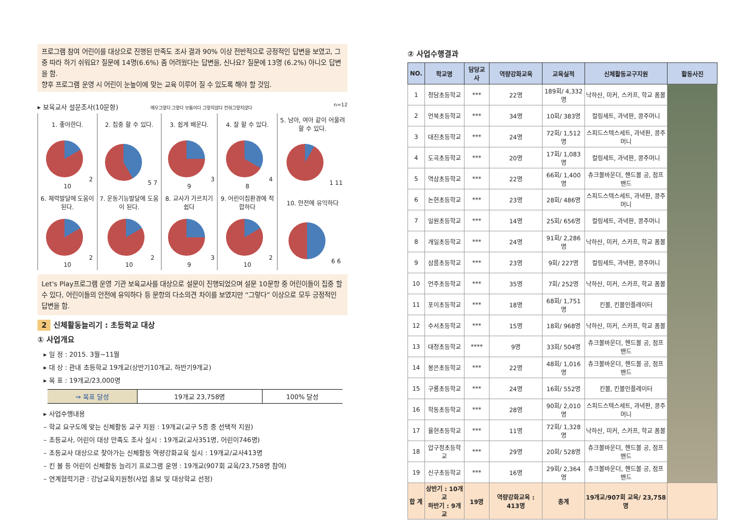프로그램 참여 어린이를 대상으로 진행된 만족도 조사 결과 90% 이상 전반적으로 긍정적인 답변을 보였고, 그 중 따라 하기 쉬워요? 질문에 14명(6.6%) 좀 어려웠다는 답변을, 신나요? 질문에 13명 (6.2%) 아니오 답변을 함.
향후 프로그램 운영 시 어린이 눈높이에 맞는 교육 이루어 질 수 있도록 해야 할 것임.
▸ 보육교사 설문조사(10문항) 매우그렇다 그렇다 보통이다 그렇지않다 전혀그렇지않다 n=12
| 1. 좋아한다. | 2. 집중 할 수 있다. | 3. 쉽게 배운다. | 4. 잘 할 수 있다. | 5. 남아, 여아 같이 어울려 할 수 있다. |
| 2 10 | 5 7 | 3 9 | 4 8 | 1 11 |
| 6. 체력발달에 도움이 된다. | 7. 운동기능발달에 도움이 된다. | 8. 교사가 가르치기 쉽다 | 9. 어린이집환경에 적합하다 | 10. 안전에 유익하다 |
| 2 10 | 2 10 | 3 9 | 2 10 | 6 6 |
Let's Play프로그램 운영 기관 보육교사를 대상으로 설문이 진행되었으며 설문 10문항 중 어린이들이 집중 할 수 있다, 어린이들의 안전에 유익하다 등 문항의 다소의견 차이를 보였지만 “그렇다” 이상으로 모두 긍정적인 답변을 함.
2 신체활동늘리기 : 초등학교 대상
① 사업개요
▸ 일 정 : 2015. 3월~11월
▸ 대 상 : 관내 초등학교 19개교(상반기10개교, 하반기9개교)
▸ 목 표 : 19개교/23,000명
| ⇒ 목표 달성 | 19개교 23,758명 | 100% 달성 |
▸ 사업수행내용
– 학교 요구도에 맞는 신체활동 교구 지원 : 19개교(교구 5종 중 선택적 지원)
– 초등교사, 어린이 대상 만족도 조사 실시 : 19개교(교사351명, 어린이746명)
– 초등교사 대상으로 찾아가는 신체활동 역량강화교육 실시 : 19개교/교사413명
– 킨 볼 등 어린이 신체활동 늘리기 프로그램 운영 : 19개교(907회 교육/23,758명 참여)
– 연계협력기관 : 강남교육지원청(사업 홍보 및 대상학교 선정)
② 사업수행결과
| NO. | 학교명 | 담당교사 | 역량강화교육 | 교육실적 | 신체활동교구지원 | 활동사진 |
| --- | --- | --- | --- | --- | --- | --- |
| 1 | 청담초등학교 | *** | 22명 | 189회/ 4,332명 | 낙하산, 미커, 스카프, 학교 폼볼 | |
| 2 | 언북초등학교 | *** | 34명 | 10회/ 383명 | 컬링세트, 과녁판, 콩주머니 | |
| 3 | 대진초등학교 | *** | 24명 | 72회/ 1,512명 | 스피드스텍스세트, 과녁판, 콩주머니 | |
| 4 | 도곡초등학교 | *** | 20명 | 17회/ 1,083명 | 컬링세트, 과녁판, 콩주머니 | |
| 5 | 역삼초등학교 | *** | 22명 | 66회/ 1,400명 | 츄크볼바운더, 핸드볼 공, 점프밴드 | |
| 6 | 논현초등학교 | *** | 23명 | 28회/ 486명 | 스피드스텍스세트, 과녁판, 콩주머니 | |
| 7 | 일원초등학교 | *** | 14명 | 25회/ 656명 | 컬링세트, 과녁판, 콩주머니 | |
| 8 | 개일초등학교 | *** | 24명 | 91회/ 2,286명 | 낙하산, 미커, 스카프, 학교 폼볼 | |
| 9 | 삼릉초등학교 | *** | 23명 | 9회/ 227명 | 컬링세트, 과녁판, 콩주머니 | |
| 10 | 언주초등학교 | *** | 35명 | 7회/ 252명 | 낙하산, 미커, 스카프, 학교 폼볼 | |
| 11 | 포이초등학교 | *** | 18명 | 68회/ 1,751명 | 킨볼, 킨볼인플레이터 | |
| 12 | 수서초등학교 | *** | 15명 | 18회/ 968명 | 낙하산, 미커, 스카프, 학교 폼볼 | |
| 13 | 대청초등학교 | **** | 9명 | 33회/ 504명 | 츄크볼바운더, 핸드볼 공, 점프밴드 | |
| 14 | 봉은초등학교 | *** | 22명 | 48회/ 1,016명 | 츄크볼바운더, 핸드볼 공, 점프밴드 | |
| 15 | 구룡초등학교 | *** | 24명 | 16회/ 552명 | 킨볼, 킨볼인플레이터 | |
| 16 | 학동초등학교 | *** | 28명 | 90회/ 2,010명 | 스피드스텍스세트, 과녁판, 콩주머니 | |
| 17 | 율현초등학교 | *** | 11명 | 72회/ 1,328명 | 낙하산, 미커, 스카프, 학교 폼볼 | |
| 18 | 압구정초등학교 | *** | 29명 | 20회/ 528명 | 츄크볼바운더, 핸드볼 공, 점프밴드 | |
| 19 | 신구초등학교 | *** | 16명 | 29회/ 2,364명 | 츄크볼바운더, 핸드볼 공, 점프밴드 | |
| 합 계 | 상반기 : 10개교 하반기 : 9개교 | 19명 | 역량강화교육 : 413명 | 총계 | 19개교/907회 교육/ 23,758명 | |